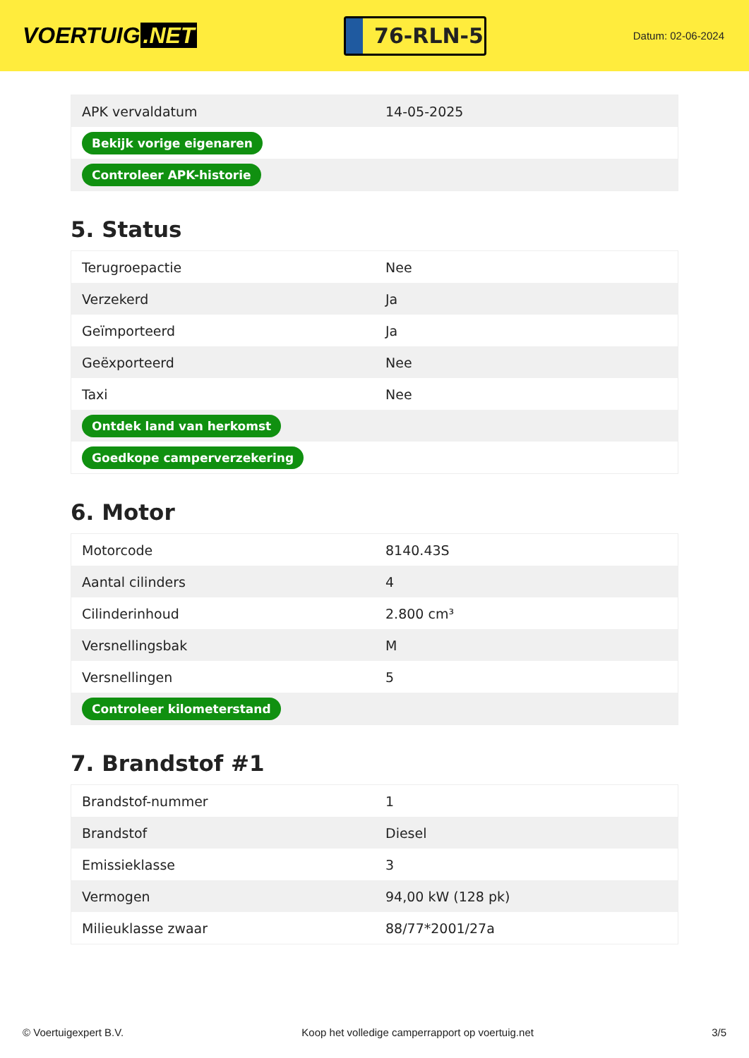VOERTUIG.NET
76-RLN-5
Datum: 02-06-2024
| APK vervaldatum | 14-05-2025 |
| Bekijk vorige eigenaren | |
| Controleer APK-historie | |
5. Status
| Terugroepactie | Nee |
| Verzekerd | Ja |
| Geïmporteerd | Ja |
| Geëxporteerd | Nee |
| Taxi | Nee |
| Ontdek land van herkomst | |
| Goedkope camperverzekering | |
6. Motor
| Motorcode | 8140.43S |
| Aantal cilinders | 4 |
| Cilinderinhoud | 2.800 cm³ |
| Versnellingsbak | M |
| Versnellingen | 5 |
| Controleer kilometerstand | |
7. Brandstof #1
| Brandstof-nummer | 1 |
| Brandstof | Diesel |
| Emissieklasse | 3 |
| Vermogen | 94,00 kW (128 pk) |
| Milieuklasse zwaar | 88/77*2001/27a |
© Voertuigexpert B.V. Koop het volledige camperrapport op voertuig.net 3/5